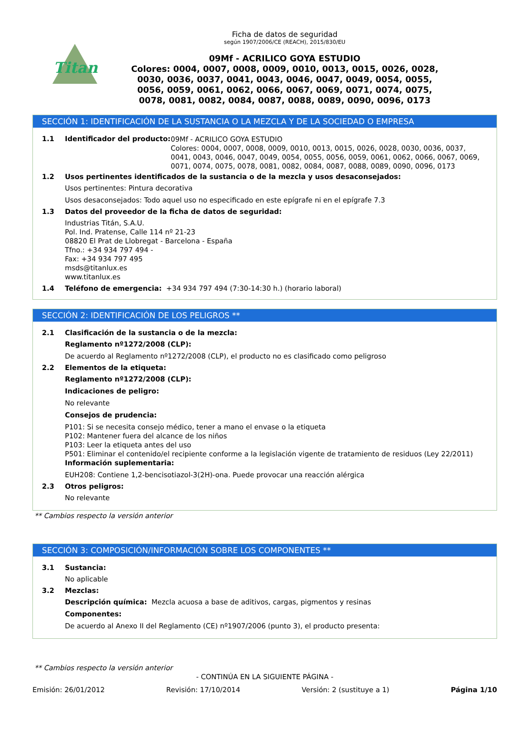Titan
Ficha de datos de seguridad
según 1907/2006/CE (REACH), 2015/830/EU
09Mf - ACRILICO GOYA ESTUDIO
Colores: 0004, 0007, 0008, 0009, 0010, 0013, 0015, 0026, 0028,
0030, 0036, 0037, 0041, 0043, 0046, 0047, 0049, 0054, 0055,
0056, 0059, 0061, 0062, 0066, 0067, 0069, 0071, 0074, 0075,
0078, 0081, 0082, 0084, 0087, 0088, 0089, 0090, 0096, 0173
SECCIÓN 1: IDENTIFICACIÓN DE LA SUSTANCIA O LA MEZCLA Y DE LA SOCIEDAD O EMPRESA
1.1 Identificador del producto:
09Mf - ACRILICO GOYA ESTUDIO
Colores: 0004, 0007, 0008, 0009, 0010, 0013, 0015, 0026, 0028, 0030, 0036, 0037, 0041, 0043, 0046, 0047, 0049, 0054, 0055, 0056, 0059, 0061, 0062, 0066, 0067, 0069, 0071, 0074, 0075, 0078, 0081, 0082, 0084, 0087, 0088, 0089, 0090, 0096, 0173
1.2 Usos pertinentes identificados de la sustancia o de la mezcla y usos desaconsejados:
Usos pertinentes: Pintura decorativa
Usos desaconsejados: Todo aquel uso no especificado en este epígrafe ni en el epígrafe 7.3
1.3 Datos del proveedor de la ficha de datos de seguridad:
Industrias Titán, S.A.U.
Pol. Ind. Pratense, Calle 114 nº 21-23
08820 El Prat de Llobregat - Barcelona - España
Tfno.: +34 934 797 494 -
Fax: +34 934 797 495
msds@titanlux.es
www.titanlux.es
1.4 Teléfono de emergencia: +34 934 797 494 (7:30-14:30 h.) (horario laboral)
SECCIÓN 2: IDENTIFICACIÓN DE LOS PELIGROS **
2.1 Clasificación de la sustancia o de la mezcla:
Reglamento nº1272/2008 (CLP):
De acuerdo al Reglamento nº1272/2008 (CLP), el producto no es clasificado como peligroso
2.2 Elementos de la etiqueta:
Reglamento nº1272/2008 (CLP):
Indicaciones de peligro:
No relevante
Consejos de prudencia:
P101: Si se necesita consejo médico, tener a mano el envase o la etiqueta
P102: Mantener fuera del alcance de los niños
P103: Leer la etiqueta antes del uso
P501: Eliminar el contenido/el recipiente conforme a la legislación vigente de tratamiento de residuos (Ley 22/2011)
Información suplementaria:
EUH208: Contiene 1,2-bencisotiazol-3(2H)-ona. Puede provocar una reacción alérgica
2.3 Otros peligros:
No relevante
** Cambios respecto la versión anterior
SECCIÓN 3: COMPOSICIÓN/INFORMACIÓN SOBRE LOS COMPONENTES **
3.1 Sustancia:
No aplicable
3.2 Mezclas:
Descripción química: Mezcla acuosa a base de aditivos, cargas, pigmentos y resinas
Componentes:
De acuerdo al Anexo II del Reglamento (CE) nº1907/2006 (punto 3), el producto presenta:
** Cambios respecto la versión anterior
- CONTINÚA EN LA SIGUIENTE PÁGINA -
Emisión: 26/01/2012 Revisión: 17/10/2014 Versión: 2 (sustituye a 1) Página 1/10